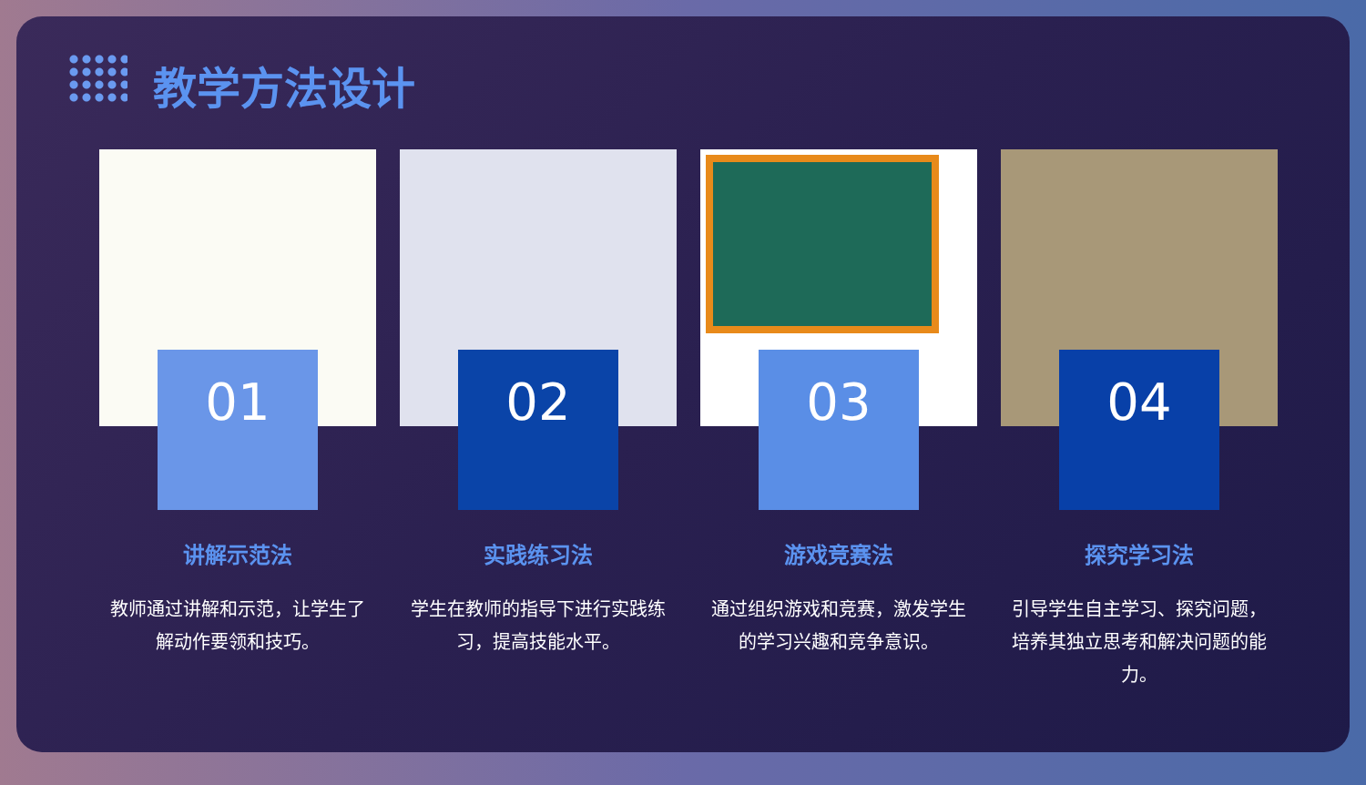教学方法设计
01
讲解示范法
教师通过讲解和示范，让学生了解动作要领和技巧。
02
实践练习法
学生在教师的指导下进行实践练习，提高技能水平。
03
游戏竞赛法
通过组织游戏和竞赛，激发学生的学习兴趣和竞争意识。
04
探究学习法
引导学生自主学习、探究问题，培养其独立思考和解决问题的能力。